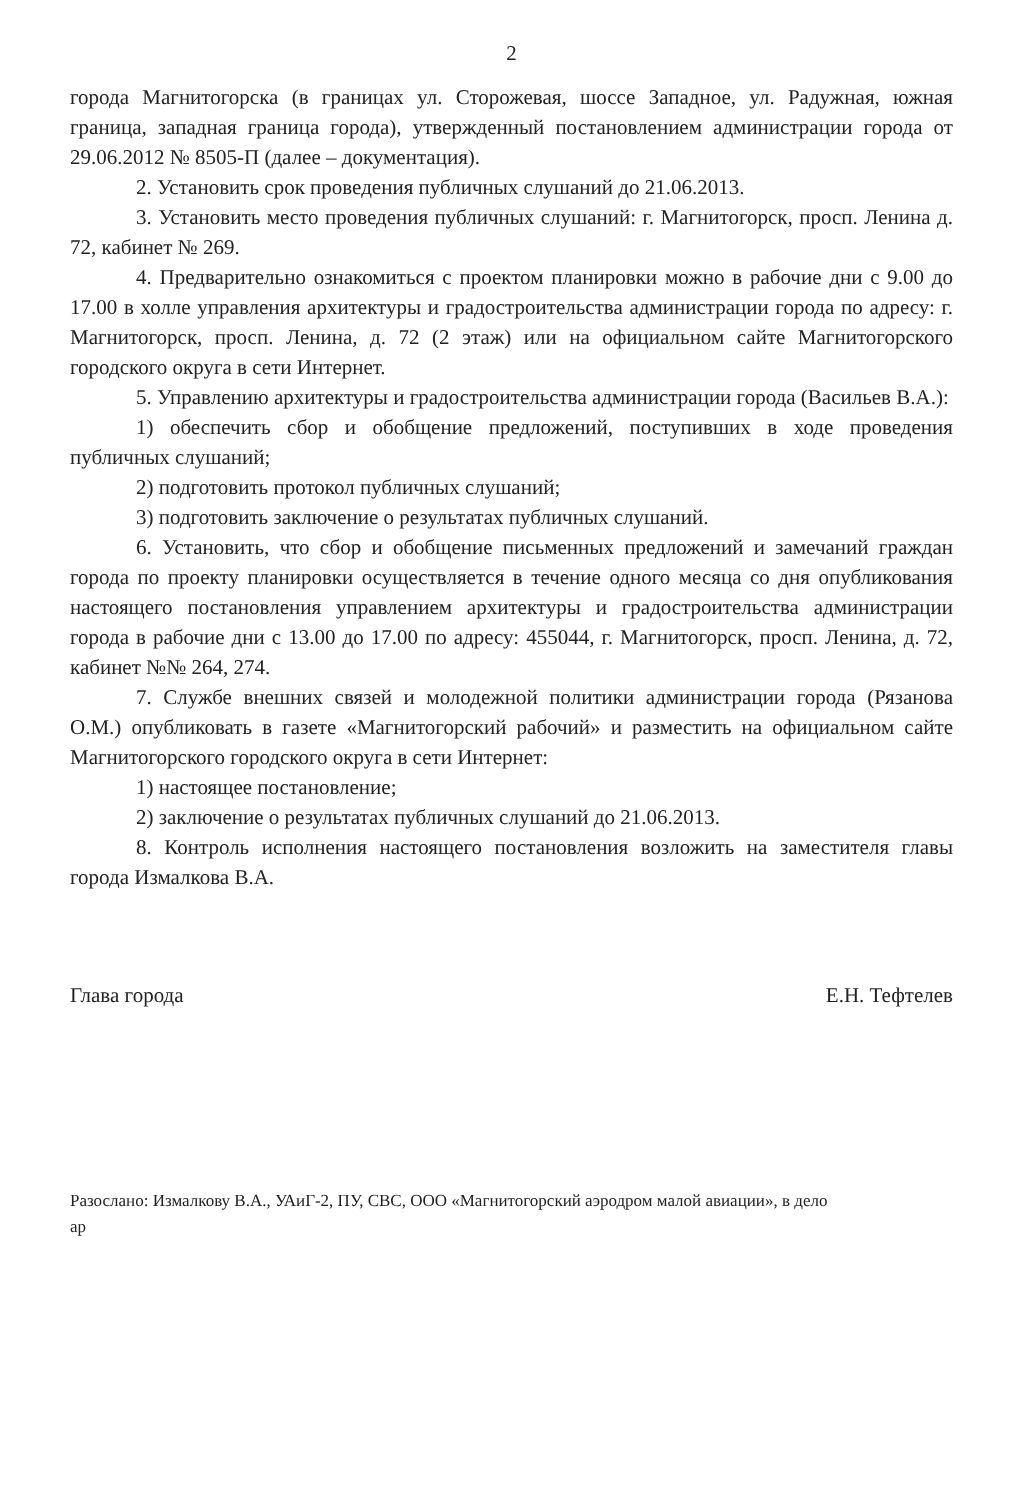2
города Магнитогорска (в границах ул. Сторожевая, шоссе Западное, ул. Радужная, южная граница, западная граница города), утвержденный постановлением администрации города от 29.06.2012 № 8505-П (далее – документация).
2. Установить срок проведения публичных слушаний до 21.06.2013.
3. Установить место проведения публичных слушаний: г. Магнитогорск, просп. Ленина д. 72, кабинет № 269.
4. Предварительно ознакомиться с проектом планировки можно в рабочие дни с 9.00 до 17.00 в холле управления архитектуры и градостроительства администрации города по адресу: г. Магнитогорск, просп. Ленина, д. 72 (2 этаж) или на официальном сайте Магнитогорского городского округа в сети Интернет.
5. Управлению архитектуры и градостроительства администрации города (Васильев В.А.):
1) обеспечить сбор и обобщение предложений, поступивших в ходе проведения публичных слушаний;
2) подготовить протокол публичных слушаний;
3) подготовить заключение о результатах публичных слушаний.
6. Установить, что сбор и обобщение письменных предложений и замечаний граждан города по проекту планировки осуществляется в течение одного месяца со дня опубликования настоящего постановления управлением архитектуры и градостроительства администрации города в рабочие дни с 13.00 до 17.00 по адресу: 455044, г. Магнитогорск, просп. Ленина, д. 72, кабинет №№ 264, 274.
7. Службе внешних связей и молодежной политики администрации города (Рязанова О.М.) опубликовать в газете «Магнитогорский рабочий» и разместить на официальном сайте Магнитогорского городского округа в сети Интернет:
1) настоящее постановление;
2) заключение о результатах публичных слушаний до 21.06.2013.
8. Контроль исполнения настоящего постановления возложить на заместителя главы города Измалкова В.А.
Глава города Е.Н. Тефтелев
Разослано: Измалкову В.А., УАиГ-2, ПУ, СВС, ООО «Магнитогорский аэродром малой авиации», в дело
ар